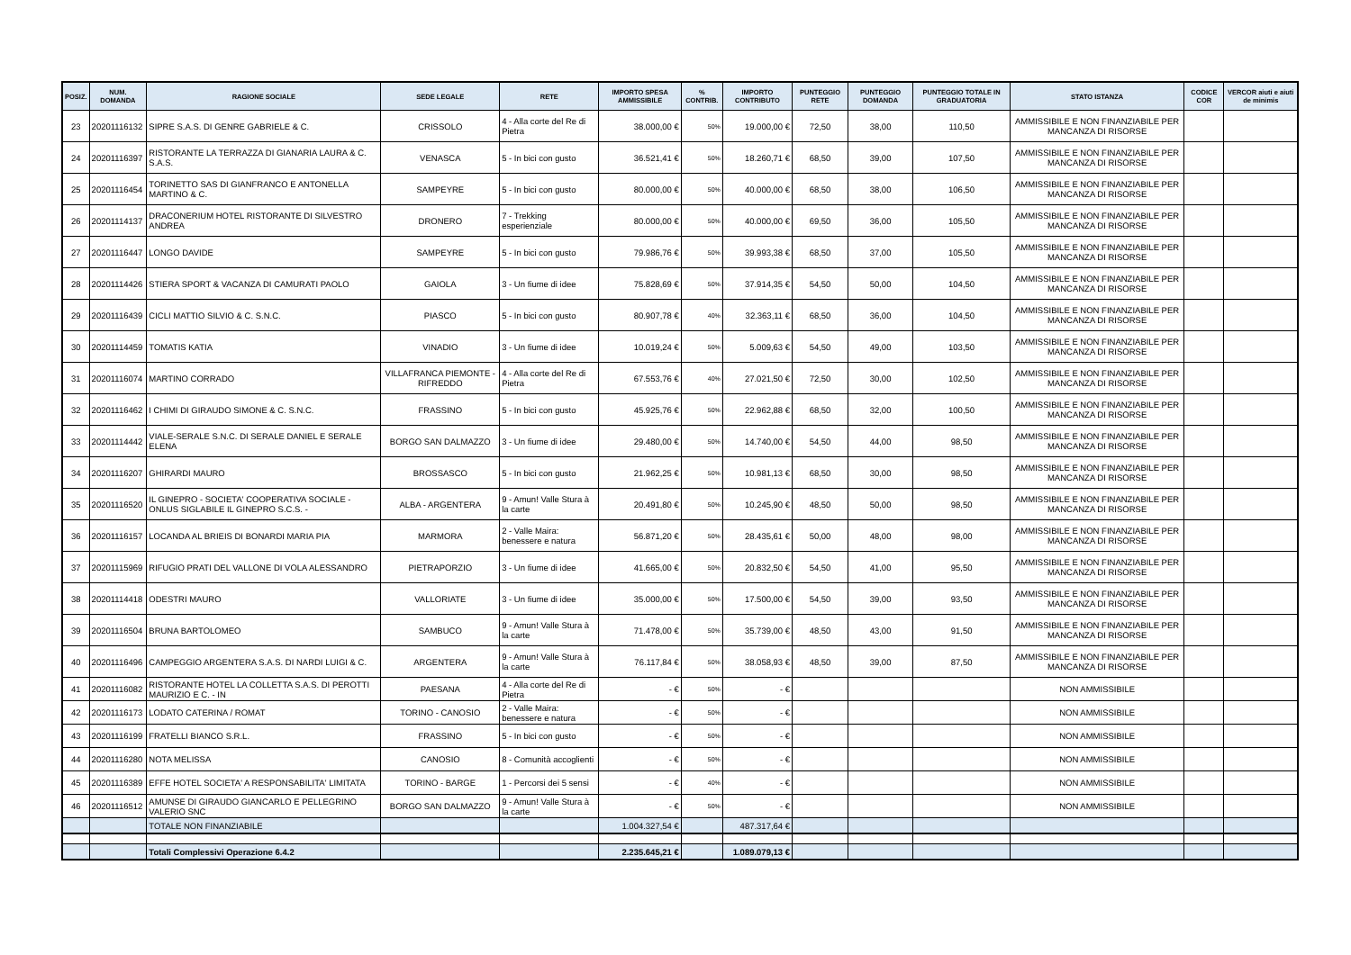| POSIZ. | NUM. DOMANDA | RAGIONE SOCIALE | SEDE LEGALE | RETE | IMPORTO SPESA AMMISSIBILE | % CONTRIB. | IMPORTO CONTRIBUTO | PUNTEGGIO RETE | PUNTEGGIO DOMANDA | PUNTEGGIO TOTALE IN GRADUATORIA | STATO ISTANZA | CODICE COR | VERCOR aiuti e aiuti de minimis |
| --- | --- | --- | --- | --- | --- | --- | --- | --- | --- | --- | --- | --- | --- |
| 23 | 20201116132 | SIPRE S.A.S. DI GENRE GABRIELE & C. | CRISSOLO | 4 - Alla corte del Re di Pietra | 38.000,00 € | 50% | 19.000,00 € | 72,50 | 38,00 | 110,50 | AMMISSIBILE E NON FINANZIABILE PER MANCANZA DI RISORSE | | |
| 24 | 20201116397 | RISTORANTE LA TERRAZZA DI GIANARIA LAURA & C. S.A.S. | VENASCA | 5 - In bici con gusto | 36.521,41 € | 50% | 18.260,71 € | 68,50 | 39,00 | 107,50 | AMMISSIBILE E NON FINANZIABILE PER MANCANZA DI RISORSE | | |
| 25 | 20201116454 | TORINETTO SAS DI GIANFRANCO E ANTONELLA MARTINO & C. | SAMPEYRE | 5 - In bici con gusto | 80.000,00 € | 50% | 40.000,00 € | 68,50 | 38,00 | 106,50 | AMMISSIBILE E NON FINANZIABILE PER MANCANZA DI RISORSE | | |
| 26 | 20201114137 | DRACONERIUM HOTEL RISTORANTE DI SILVESTRO ANDREA | DRONERO | 7 - Trekking esperienziale | 80.000,00 € | 50% | 40.000,00 € | 69,50 | 36,00 | 105,50 | AMMISSIBILE E NON FINANZIABILE PER MANCANZA DI RISORSE | | |
| 27 | 20201116447 | LONGO DAVIDE | SAMPEYRE | 5 - In bici con gusto | 79.986,76 € | 50% | 39.993,38 € | 68,50 | 37,00 | 105,50 | AMMISSIBILE E NON FINANZIABILE PER MANCANZA DI RISORSE | | |
| 28 | 20201114426 | STIERA SPORT & VACANZA DI CAMURATI PAOLO | GAIOLA | 3 - Un fiume di idee | 75.828,69 € | 50% | 37.914,35 € | 54,50 | 50,00 | 104,50 | AMMISSIBILE E NON FINANZIABILE PER MANCANZA DI RISORSE | | |
| 29 | 20201116439 | CICLI MATTIO SILVIO & C. S.N.C. | PIASCO | 5 - In bici con gusto | 80.907,78 € | 40% | 32.363,11 € | 68,50 | 36,00 | 104,50 | AMMISSIBILE E NON FINANZIABILE PER MANCANZA DI RISORSE | | |
| 30 | 20201114459 | TOMATIS KATIA | VINADIO | 3 - Un fiume di idee | 10.019,24 € | 50% | 5.009,63 € | 54,50 | 49,00 | 103,50 | AMMISSIBILE E NON FINANZIABILE PER MANCANZA DI RISORSE | | |
| 31 | 20201116074 | MARTINO CORRADO | VILLAFRANCA PIEMONTE - RIFREDDO | 4 - Alla corte del Re di Pietra | 67.553,76 € | 40% | 27.021,50 € | 72,50 | 30,00 | 102,50 | AMMISSIBILE E NON FINANZIABILE PER MANCANZA DI RISORSE | | |
| 32 | 20201116462 | I CHIMI DI GIRAUDO SIMONE & C. S.N.C. | FRASSINO | 5 - In bici con gusto | 45.925,76 € | 50% | 22.962,88 € | 68,50 | 32,00 | 100,50 | AMMISSIBILE E NON FINANZIABILE PER MANCANZA DI RISORSE | | |
| 33 | 20201114442 | VIALE-SERALE S.N.C. DI SERALE DANIEL E SERALE ELENA | BORGO SAN DALMAZZO | 3 - Un fiume di idee | 29.480,00 € | 50% | 14.740,00 € | 54,50 | 44,00 | 98,50 | AMMISSIBILE E NON FINANZIABILE PER MANCANZA DI RISORSE | | |
| 34 | 20201116207 | GHIRARDI MAURO | BROSSASCO | 5 - In bici con gusto | 21.962,25 € | 50% | 10.981,13 € | 68,50 | 30,00 | 98,50 | AMMISSIBILE E NON FINANZIABILE PER MANCANZA DI RISORSE | | |
| 35 | 20201116520 | IL GINEPRO - SOCIETA' COOPERATIVA SOCIALE - ONLUS SIGLABILE IL GINEPRO S.C.S. - | ALBA - ARGENTERA | 9 - Amun! Valle Stura à la carte | 20.491,80 € | 50% | 10.245,90 € | 48,50 | 50,00 | 98,50 | AMMISSIBILE E NON FINANZIABILE PER MANCANZA DI RISORSE | | |
| 36 | 20201116157 | LOCANDA AL BRIEIS DI BONARDI MARIA PIA | MARMORA | 2 - Valle Maira: benessere e natura | 56.871,20 € | 50% | 28.435,61 € | 50,00 | 48,00 | 98,00 | AMMISSIBILE E NON FINANZIABILE PER MANCANZA DI RISORSE | | |
| 37 | 20201115969 | RIFUGIO PRATI DEL VALLONE DI VOLA ALESSANDRO | PIETRAPORZIO | 3 - Un fiume di idee | 41.665,00 € | 50% | 20.832,50 € | 54,50 | 41,00 | 95,50 | AMMISSIBILE E NON FINANZIABILE PER MANCANZA DI RISORSE | | |
| 38 | 20201114418 | ODESTRI MAURO | VALLORIATE | 3 - Un fiume di idee | 35.000,00 € | 50% | 17.500,00 € | 54,50 | 39,00 | 93,50 | AMMISSIBILE E NON FINANZIABILE PER MANCANZA DI RISORSE | | |
| 39 | 20201116504 | BRUNA BARTOLOMEO | SAMBUCO | 9 - Amun! Valle Stura à la carte | 71.478,00 € | 50% | 35.739,00 € | 48,50 | 43,00 | 91,50 | AMMISSIBILE E NON FINANZIABILE PER MANCANZA DI RISORSE | | |
| 40 | 20201116496 | CAMPEGGIO ARGENTERA S.A.S. DI NARDI LUIGI & C. | ARGENTERA | 9 - Amun! Valle Stura à la carte | 76.117,84 € | 50% | 38.058,93 € | 48,50 | 39,00 | 87,50 | AMMISSIBILE E NON FINANZIABILE PER MANCANZA DI RISORSE | | |
| 41 | 20201116082 | RISTORANTE HOTEL LA COLLETTA S.A.S. DI PEROTTI MAURIZIO E C. - IN | PAESANA | 4 - Alla corte del Re di Pietra | - € | 50% | - € | | | | NON AMMISSIBILE | | |
| 42 | 20201116173 | LODATO CATERINA / ROMAT | TORINO - CANOSIO | 2 - Valle Maira: benessere e natura | - € | 50% | - € | | | | NON AMMISSIBILE | | |
| 43 | 20201116199 | FRATELLI BIANCO S.R.L. | FRASSINO | 5 - In bici con gusto | - € | 50% | - € | | | | NON AMMISSIBILE | | |
| 44 | 20201116280 | NOTA MELISSA | CANOSIO | 8 - Comunità accoglienti | - € | 50% | - € | | | | NON AMMISSIBILE | | |
| 45 | 20201116389 | EFFE HOTEL SOCIETA' A RESPONSABILITA' LIMITATA | TORINO - BARGE | 1 - Percorsi dei 5 sensi | - € | 40% | - € | | | | NON AMMISSIBILE | | |
| 46 | 20201116512 | AMUNSE DI GIRAUDO GIANCARLO E PELLEGRINO VALERIO SNC | BORGO SAN DALMAZZO | 9 - Amun! Valle Stura à la carte | - € | 50% | - € | | | | NON AMMISSIBILE | | |
| | | TOTALE NON FINANZIABILE | | | 1.004.327,54 € | | 487.317,64 € | | | | | | |
| | | Totali Complessivi Operazione 6.4.2 | | | 2.235.645,21 € | | 1.089.079,13 € | | | | | | |